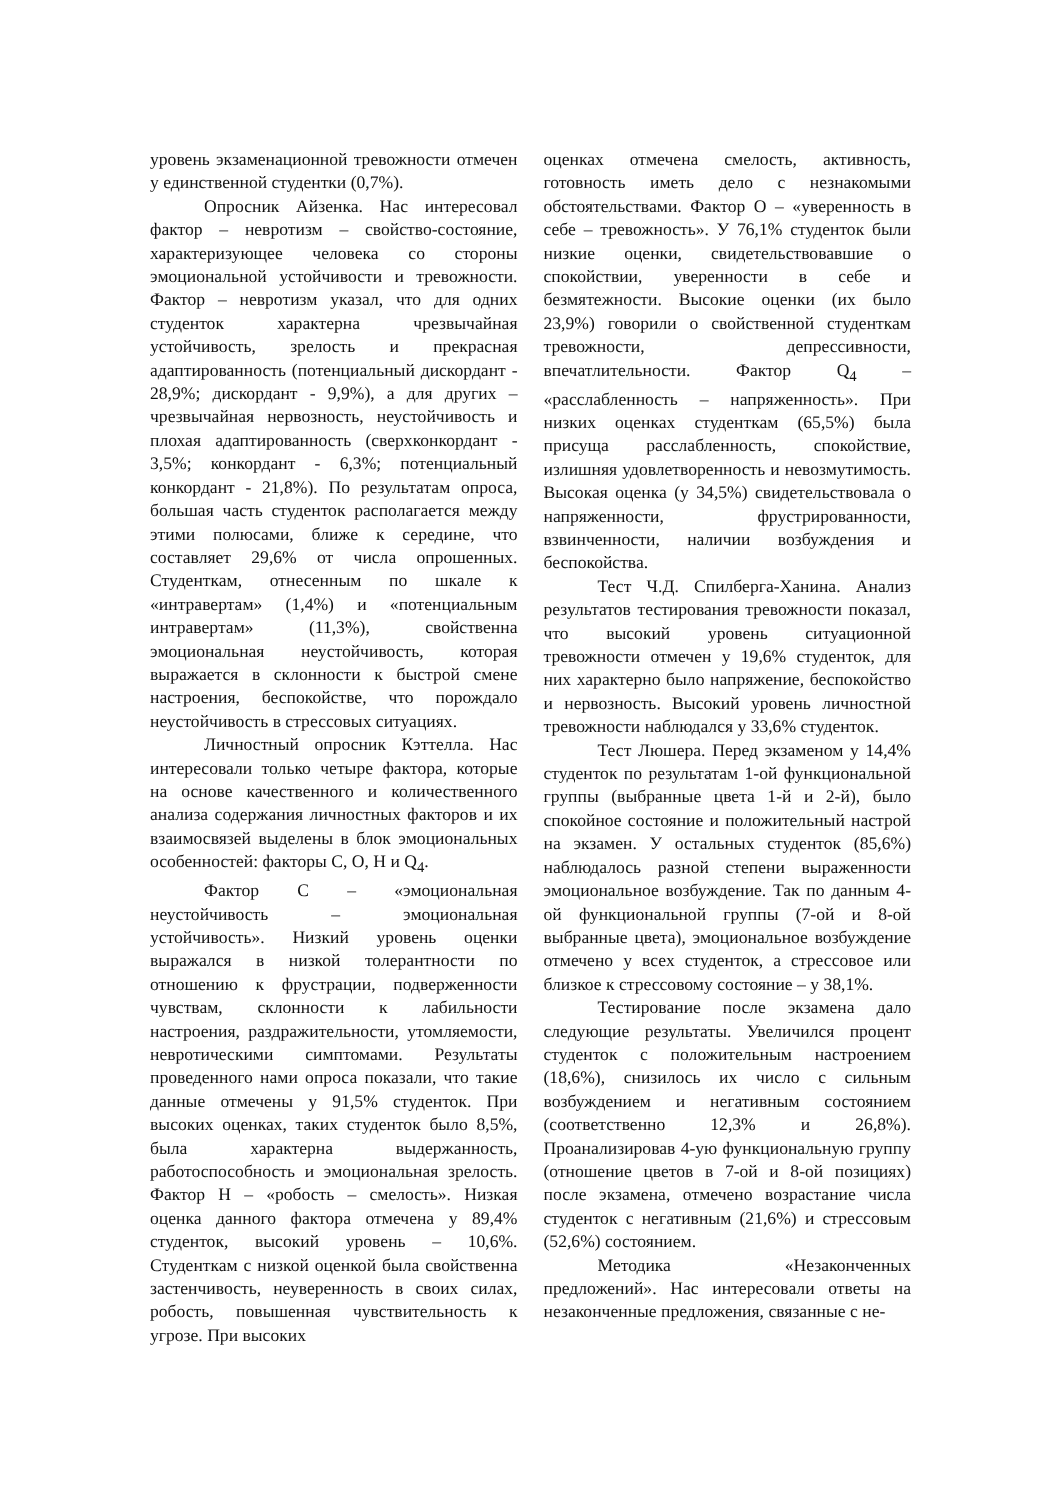уровень экзаменационной тревожности отмечен у единственной студентки (0,7%).
Опросник Айзенка. Нас интересовал фактор – невротизм – свойство-состояние, характеризующее человека со стороны эмоциональной устойчивости и тревожности. Фактор – невротизм указал, что для одних студенток характерна чрезвычайная устойчивость, зрелость и прекрасная адаптированность (потенциальный дискордант - 28,9%; дискордант - 9,9%), а для других – чрезвычайная нервозность, неустойчивость и плохая адаптированность (сверхконкордант - 3,5%; конкордант - 6,3%; потенциальный конкордант - 21,8%). По результатам опроса, большая часть студенток располагается между этими полюсами, ближе к середине, что составляет 29,6% от числа опрошенных. Студенткам, отнесенным по шкале к «интравертам» (1,4%) и «потенциальным интравертам» (11,3%), свойственна эмоциональная неустойчивость, которая выражается в склонности к быстрой смене настроения, беспокойстве, что порождало неустойчивость в стрессовых ситуациях.
Личностный опросник Кэттелла. Нас интересовали только четыре фактора, которые на основе качественного и количественного анализа содержания личностных факторов и их взаимосвязей выделены в блок эмоциональных особенностей: факторы С, О, Н и Q<sub>4</sub>.
Фактор С – «эмоциональная неустойчивость – эмоциональная устойчивость». Низкий уровень оценки выражался в низкой толерантности по отношению к фрустрации, подверженности чувствам, склонности к лабильности настроения, раздражительности, утомляемости, невротическими симптомами. Результаты проведенного нами опроса показали, что такие данные отмечены у 91,5% студенток. При высоких оценках, таких студенток было 8,5%, была характерна выдержанность, работоспособность и эмоциональная зрелость. Фактор Н – «робость – смелость». Низкая оценка данного фактора отмечена у 89,4% студенток, высокий уровень – 10,6%. Студенткам с низкой оценкой была свойственна застенчивость, неуверенность в своих силах, робость, повышенная чувствительность к угрозе. При высоких
оценках отмечена смелость, активность, готовность иметь дело с незнакомыми обстоятельствами. Фактор О – «уверенность в себе – тревожность». У 76,1% студенток были низкие оценки, свидетельствовавшие о спокойствии, уверенности в себе и безмятежности. Высокие оценки (их было 23,9%) говорили о свойственной студенткам тревожности, депрессивности, впечатлительности. Фактор Q<sub>4</sub> – «расслабленность – напряженность». При низких оценках студенткам (65,5%) была присуща расслабленность, спокойствие, излишняя удовлетворенность и невозмутимость. Высокая оценка (у 34,5%) свидетельствовала о напряженности, фрустрированности, взвинченности, наличии возбуждения и беспокойства.
Тест Ч.Д. Спилберга-Ханина. Анализ результатов тестирования тревожности показал, что высокий уровень ситуационной тревожности отмечен у 19,6% студенток, для них характерно было напряжение, беспокойство и нервозность. Высокий уровень личностной тревожности наблюдался у 33,6% студенток.
Тест Люшера. Перед экзаменом у 14,4% студенток по результатам 1-ой функциональной группы (выбранные цвета 1-й и 2-й), было спокойное состояние и положительный настрой на экзамен. У остальных студенток (85,6%) наблюдалось разной степени выраженности эмоциональное возбуждение. Так по данным 4-ой функциональной группы (7-ой и 8-ой выбранные цвета), эмоциональное возбуждение отмечено у всех студенток, а стрессовое или близкое к стрессовому состояние – у 38,1%.
Тестирование после экзамена дало следующие результаты. Увеличился процент студенток с положительным настроением (18,6%), снизилось их число с сильным возбуждением и негативным состоянием (соответственно 12,3% и 26,8%). Проанализировав 4-ую функциональную группу (отношение цветов в 7-ой и 8-ой позициях) после экзамена, отмечено возрастание числа студенток с негативным (21,6%) и стрессовым (52,6%) состоянием.
Методика «Незаконченных предложений». Нас интересовали ответы на незаконченные предложения, связанные с не-